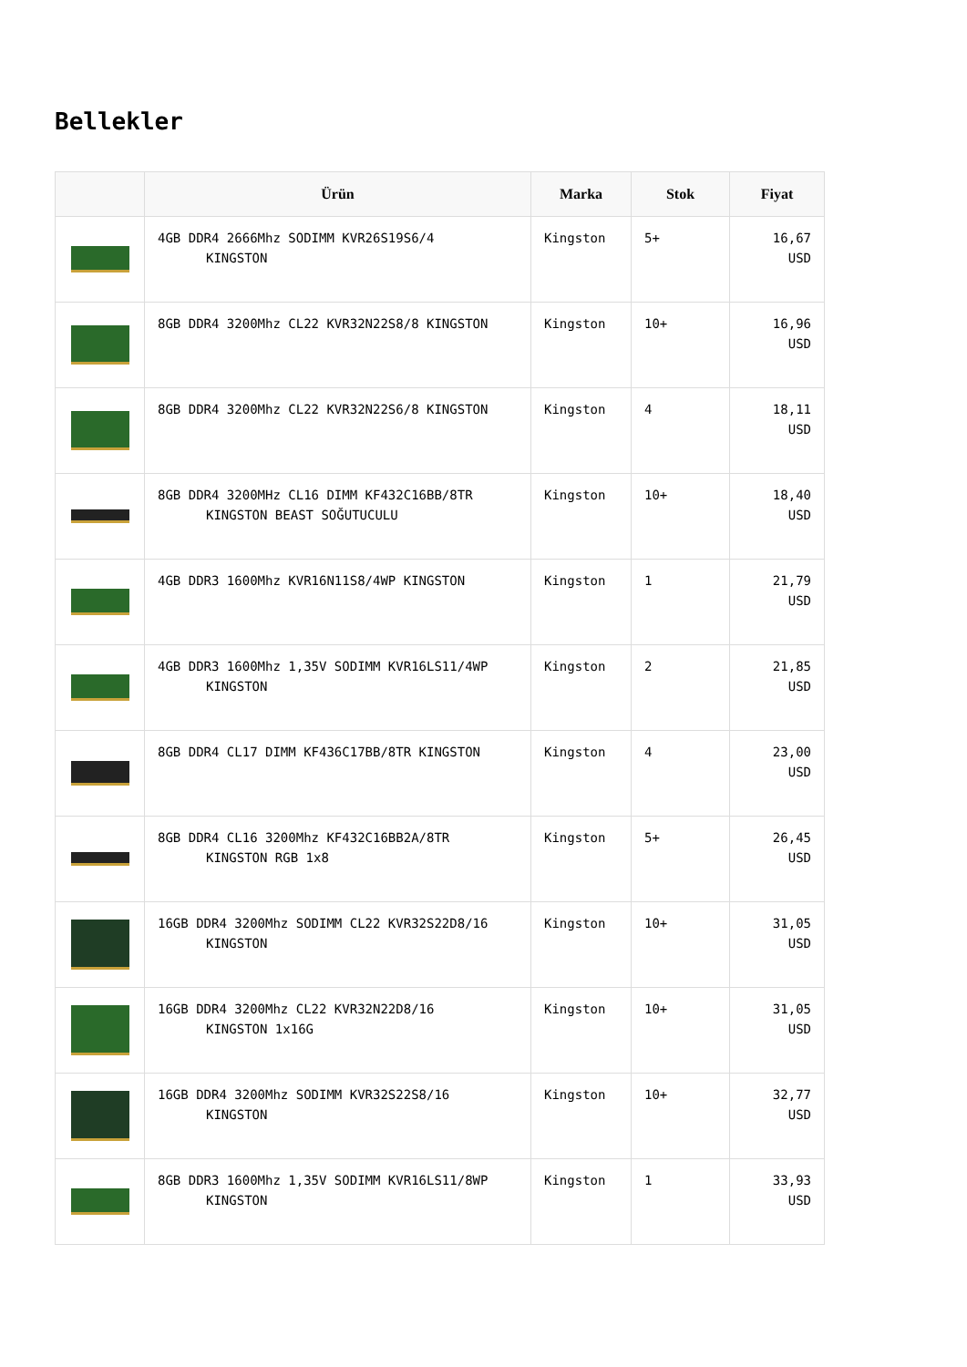Bellekler
| | Ürün | Marka | Stok | Fiyat |
| --- | --- | --- | --- | --- |
| | 4GB DDR4 2666Mhz SODIMM KVR26S19S6/4 KINGSTON | Kingston | 5+ | 16,67 USD |
| | 8GB DDR4 3200Mhz CL22 KVR32N22S8/8 KINGSTON | Kingston | 10+ | 16,96 USD |
| | 8GB DDR4 3200Mhz CL22 KVR32N22S6/8 KINGSTON | Kingston | 4 | 18,11 USD |
| | 8GB DDR4 3200MHz CL16 DIMM KF432C16BB/8TR KINGSTON BEAST SOĞUTUCULU | Kingston | 10+ | 18,40 USD |
| | 4GB DDR3 1600Mhz KVR16N11S8/4WP KINGSTON | Kingston | 1 | 21,79 USD |
| | 4GB DDR3 1600Mhz 1,35V SODIMM KVR16LS11/4WP KINGSTON | Kingston | 2 | 21,85 USD |
| | 8GB DDR4 CL17 DIMM KF436C17BB/8TR KINGSTON | Kingston | 4 | 23,00 USD |
| | 8GB DDR4 CL16 3200Mhz KF432C16BB2A/8TR KINGSTON RGB 1x8 | Kingston | 5+ | 26,45 USD |
| | 16GB DDR4 3200Mhz SODIMM CL22 KVR32S22D8/16 KINGSTON | Kingston | 10+ | 31,05 USD |
| | 16GB DDR4 3200Mhz CL22 KVR32N22D8/16 KINGSTON 1x16G | Kingston | 10+ | 31,05 USD |
| | 16GB DDR4 3200Mhz SODIMM KVR32S22S8/16 KINGSTON | Kingston | 10+ | 32,77 USD |
| | 8GB DDR3 1600Mhz 1,35V SODIMM KVR16LS11/8WP KINGSTON | Kingston | 1 | 33,93 USD |